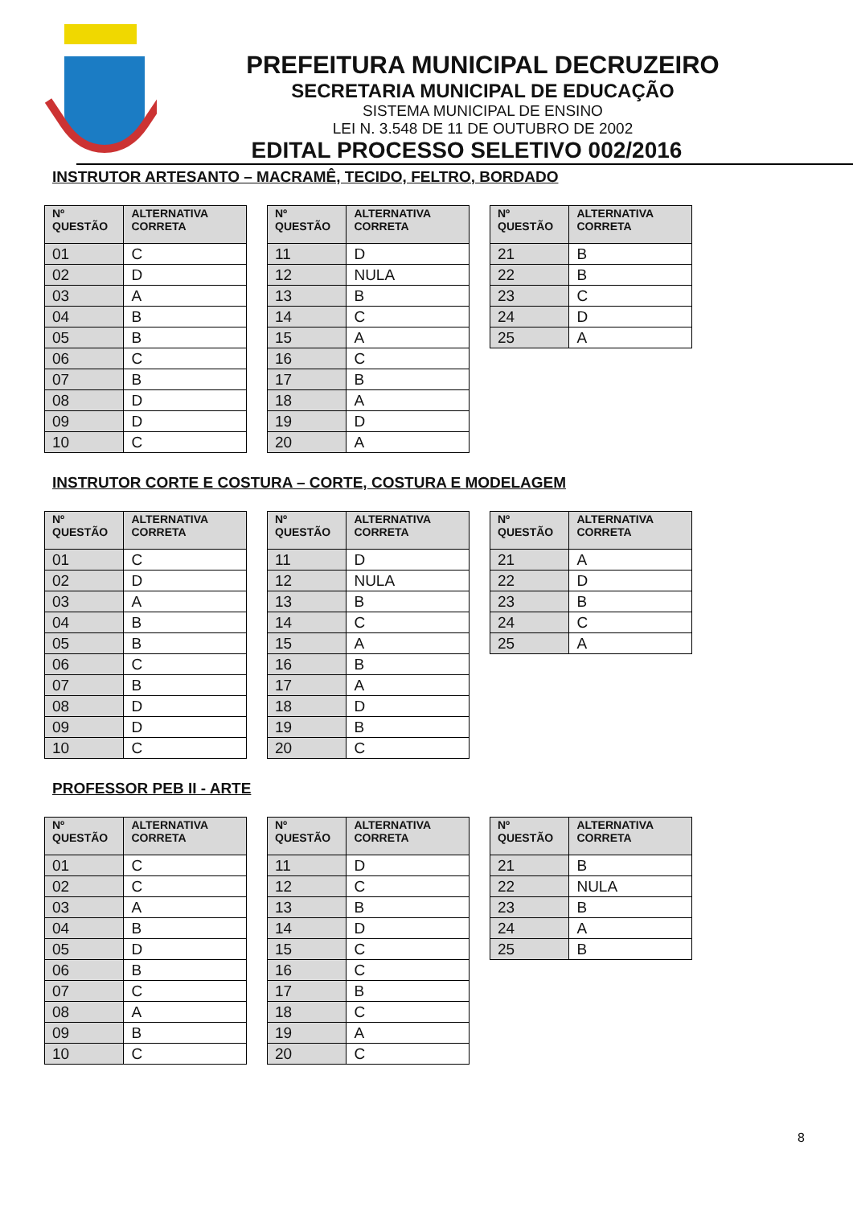PREFEITURA MUNICIPAL DECRUZEIRO
SECRETARIA MUNICIPAL DE EDUCAÇÃO
SISTEMA MUNICIPAL DE ENSINO
LEI N. 3.548 DE 11 DE OUTUBRO DE 2002
EDITAL PROCESSO SELETIVO 002/2016
INSTRUTOR ARTESANTO – MACRAMÊ, TECIDO, FELTRO, BORDADO
| Nº QUESTÃO | ALTERNATIVA CORRETA |
| --- | --- |
| 01 | C |
| 02 | D |
| 03 | A |
| 04 | B |
| 05 | B |
| 06 | C |
| 07 | B |
| 08 | D |
| 09 | D |
| 10 | C |
| Nº QUESTÃO | ALTERNATIVA CORRETA |
| --- | --- |
| 11 | D |
| 12 | NULA |
| 13 | B |
| 14 | C |
| 15 | A |
| 16 | C |
| 17 | B |
| 18 | A |
| 19 | D |
| 20 | A |
| Nº QUESTÃO | ALTERNATIVA CORRETA |
| --- | --- |
| 21 | B |
| 22 | B |
| 23 | C |
| 24 | D |
| 25 | A |
INSTRUTOR CORTE E COSTURA – CORTE, COSTURA E MODELAGEM
| Nº QUESTÃO | ALTERNATIVA CORRETA |
| --- | --- |
| 01 | C |
| 02 | D |
| 03 | A |
| 04 | B |
| 05 | B |
| 06 | C |
| 07 | B |
| 08 | D |
| 09 | D |
| 10 | C |
| Nº QUESTÃO | ALTERNATIVA CORRETA |
| --- | --- |
| 11 | D |
| 12 | NULA |
| 13 | B |
| 14 | C |
| 15 | A |
| 16 | B |
| 17 | A |
| 18 | D |
| 19 | B |
| 20 | C |
| Nº QUESTÃO | ALTERNATIVA CORRETA |
| --- | --- |
| 21 | A |
| 22 | D |
| 23 | B |
| 24 | C |
| 25 | A |
PROFESSOR PEB II - ARTE
| Nº QUESTÃO | ALTERNATIVA CORRETA |
| --- | --- |
| 01 | C |
| 02 | C |
| 03 | A |
| 04 | B |
| 05 | D |
| 06 | B |
| 07 | C |
| 08 | A |
| 09 | B |
| 10 | C |
| Nº QUESTÃO | ALTERNATIVA CORRETA |
| --- | --- |
| 11 | D |
| 12 | C |
| 13 | B |
| 14 | D |
| 15 | C |
| 16 | C |
| 17 | B |
| 18 | C |
| 19 | A |
| 20 | C |
| Nº QUESTÃO | ALTERNATIVA CORRETA |
| --- | --- |
| 21 | B |
| 22 | NULA |
| 23 | B |
| 24 | A |
| 25 | B |
8